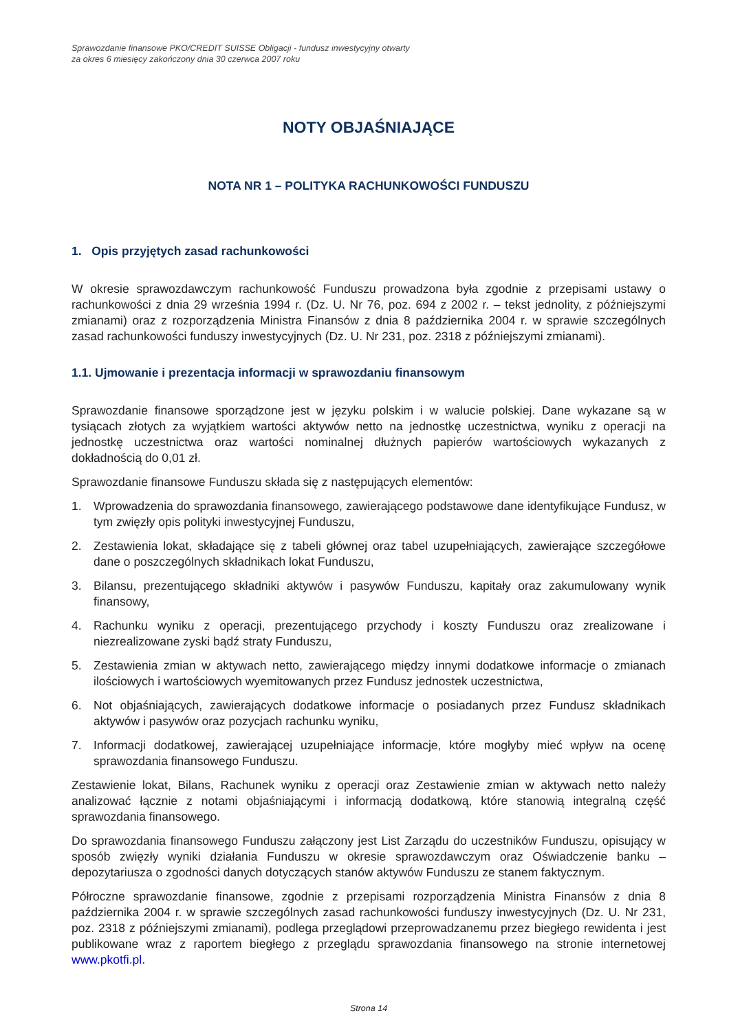Sprawozdanie finansowe PKO/CREDIT SUISSE Obligacji - fundusz inwestycyjny otwarty
za okres 6 miesięcy zakończony dnia 30 czerwca 2007 roku
NOTY OBJAŚNIAJĄCE
NOTA NR 1 – POLITYKA RACHUNKOWOŚCI FUNDUSZU
1. Opis przyjętych zasad rachunkowości
W okresie sprawozdawczym rachunkowość Funduszu prowadzona była zgodnie z przepisami ustawy o rachunkowości z dnia 29 września 1994 r. (Dz. U. Nr 76, poz. 694 z 2002 r. – tekst jednolity, z późniejszymi zmianami) oraz z rozporządzenia Ministra Finansów z dnia 8 października 2004 r. w sprawie szczególnych zasad rachunkowości funduszy inwestycyjnych (Dz. U. Nr 231, poz. 2318 z późniejszymi zmianami).
1.1. Ujmowanie i prezentacja informacji w sprawozdaniu finansowym
Sprawozdanie finansowe sporządzone jest w języku polskim i w walucie polskiej. Dane wykazane są w tysiącach złotych za wyjątkiem wartości aktywów netto na jednostkę uczestnictwa, wyniku z operacji na jednostkę uczestnictwa oraz wartości nominalnej dłużnych papierów wartościowych wykazanych z dokładnością do 0,01 zł.
Sprawozdanie finansowe Funduszu składa się z następujących elementów:
1. Wprowadzenia do sprawozdania finansowego, zawierającego podstawowe dane identyfikujące Fundusz, w tym zwięzły opis polityki inwestycyjnej Funduszu,
2. Zestawienia lokat, składające się z tabeli głównej oraz tabel uzupełniających, zawierające szczegółowe dane o poszczególnych składnikach lokat Funduszu,
3. Bilansu, prezentującego składniki aktywów i pasywów Funduszu, kapitały oraz zakumulowany wynik finansowy,
4. Rachunku wyniku z operacji, prezentującego przychody i koszty Funduszu oraz zrealizowane i niezrealizowane zyski bądź straty Funduszu,
5. Zestawienia zmian w aktywach netto, zawierającego między innymi dodatkowe informacje o zmianach ilościowych i wartościowych wyemitowanych przez Fundusz jednostek uczestnictwa,
6. Not objaśniających, zawierających dodatkowe informacje o posiadanych przez Fundusz składnikach aktywów i pasywów oraz pozycjach rachunku wyniku,
7. Informacji dodatkowej, zawierającej uzupełniające informacje, które mogłyby mieć wpływ na ocenę sprawozdania finansowego Funduszu.
Zestawienie lokat, Bilans, Rachunek wyniku z operacji oraz Zestawienie zmian w aktywach netto należy analizować łącznie z notami objaśniającymi i informacją dodatkową, które stanowią integralną część sprawozdania finansowego.
Do sprawozdania finansowego Funduszu załączony jest List Zarządu do uczestników Funduszu, opisujący w sposób zwięzły wyniki działania Funduszu w okresie sprawozdawczym oraz Oświadczenie banku – depozytariusza o zgodności danych dotyczących stanów aktywów Funduszu ze stanem faktycznym.
Półroczne sprawozdanie finansowe, zgodnie z przepisami rozporządzenia Ministra Finansów z dnia 8 października 2004 r. w sprawie szczególnych zasad rachunkowości funduszy inwestycyjnych (Dz. U. Nr 231, poz. 2318 z późniejszymi zmianami), podlega przeglądowi przeprowadzanemu przez biegłego rewidenta i jest publikowane wraz z raportem biegłego z przeglądu sprawozdania finansowego na stronie internetowej www.pkotfi.pl.
Strona 14